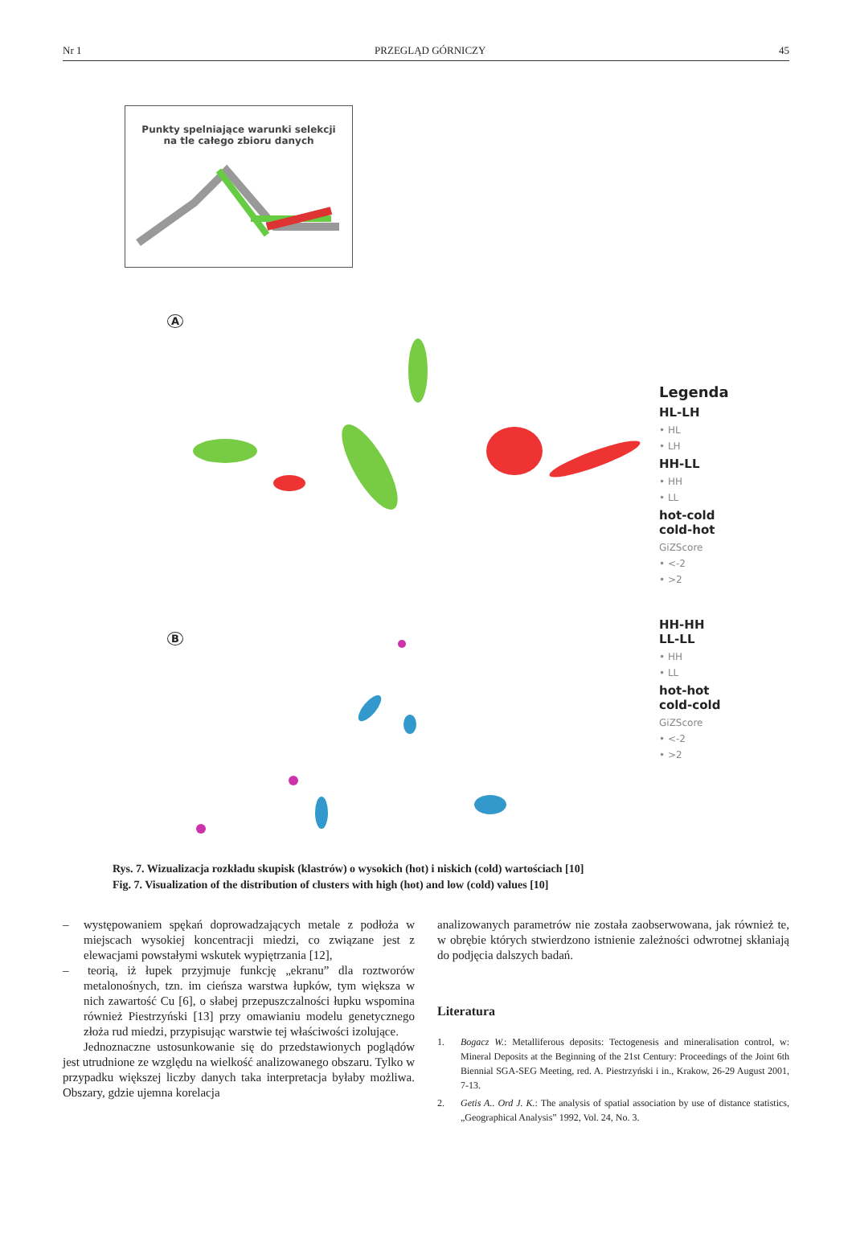Nr 1 PRZEGLĄD GÓRNICZY 45
Punkty spelniające warunki selekcji
na tle całego zbioru danych
A
B
Legenda
HL-LH
• HL
• LH
HH-LL
• HH
• LL
hot-cold
cold-hot
GiZScore
• <-2
• >2
HH-HH
LL-LL
• HH
• LL
hot-hot
cold-cold
GiZScore
• <-2
• >2
Rys. 7. Wizualizacja rozkładu skupisk (klastrów) o wysokich (hot) i niskich (cold) wartościach [10]
Fig. 7. Visualization of the distribution of clusters with high (hot) and low (cold) values [10]
– występowaniem spękań doprowadzających metale z podłoża w miejscach wysokiej koncentracji miedzi, co związane jest z elewacjami powstałymi wskutek wypiętrzania [12],
– teorią, iż łupek przyjmuje funkcję „ekranu” dla roztworów metalonośnych, tzn. im cieńsza warstwa łupków, tym większa w nich zawartość Cu [6], o słabej przepuszczalności łupku wspomina również Piestrzyński [13] przy omawianiu modelu genetycznego złoża rud miedzi, przypisując warstwie tej właściwości izolujące.
Jednoznaczne ustosunkowanie się do przedstawionych poglądów jest utrudnione ze względu na wielkość analizowanego obszaru. Tylko w przypadku większej liczby danych taka interpretacja byłaby możliwa. Obszary, gdzie ujemna korelacja
analizowanych parametrów nie została zaobserwowana, jak również te, w obrębie których stwierdzono istnienie zależności odwrotnej skłaniają do podjęcia dalszych badań.
Literatura
1. Bogacz W.: Metalliferous deposits: Tectogenesis and mineralisation control, w: Mineral Deposits at the Beginning of the 21st Century: Proceedings of the Joint 6th Biennial SGA-SEG Meeting, red. A. Piestrzyński i in., Krakow, 26-29 August 2001, 7-13.
2. Getis A.. Ord J. K.: The analysis of spatial association by use of distance statistics, „Geographical Analysis” 1992, Vol. 24, No. 3.